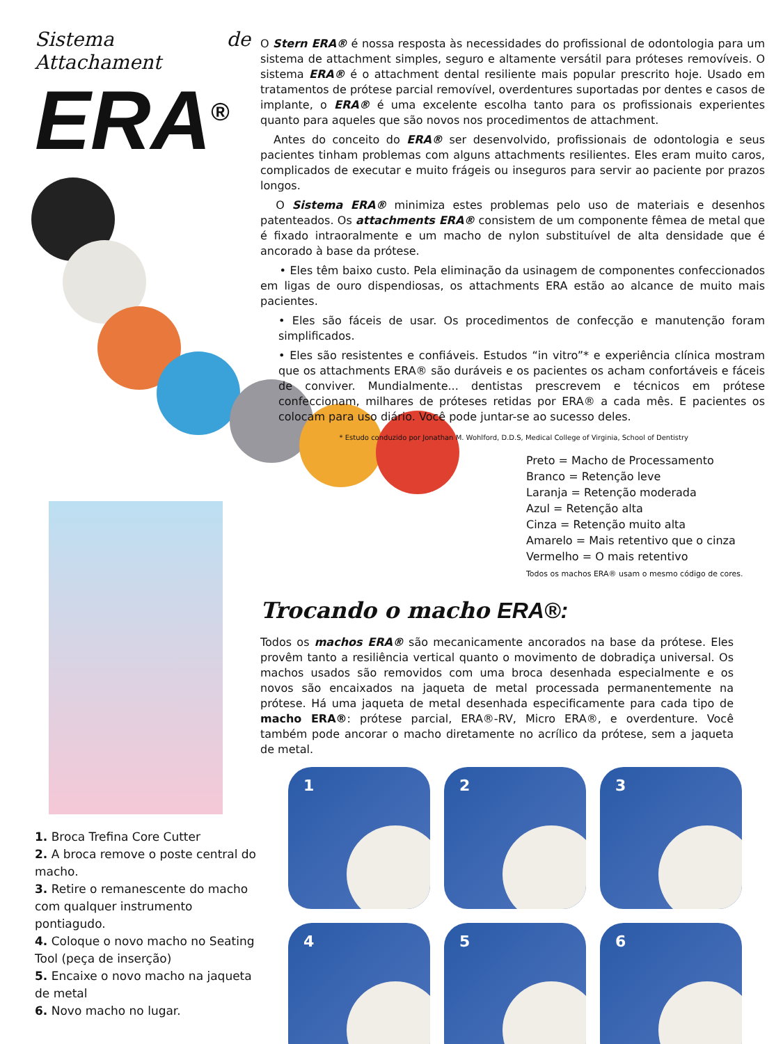Sistema de Attachament
ERA<sup>®</sup>
O Stern ERA® é nossa resposta às necessidades do profissional de odontologia para um sistema de attachment simples, seguro e altamente versátil para próteses removíveis. O sistema ERA® é o attachment dental resiliente mais popular prescrito hoje. Usado em tratamentos de prótese parcial removível, overdentures suportadas por dentes e casos de implante, o ERA® é uma excelente escolha tanto para os profissionais experientes quanto para aqueles que são novos nos procedimentos de attachment.
Antes do conceito do ERA® ser desenvolvido, profissionais de odontologia e seus pacientes tinham problemas com alguns attachments resilientes. Eles eram muito caros, complicados de executar e muito frágeis ou inseguros para servir ao paciente por prazos longos.
O Sistema ERA® minimiza estes problemas pelo uso de materiais e desenhos patenteados. Os attachments ERA® consistem de um componente fêmea de metal que é fixado intraoralmente e um macho de nylon substituível de alta densidade que é ancorado à base da prótese.
• Eles têm baixo custo. Pela eliminação da usinagem de componentes confeccionados em ligas de ouro dispendiosas, os attachments ERA estão ao alcance de muito mais pacientes.
• Eles são fáceis de usar. Os procedimentos de confecção e manutenção foram simplificados.
• Eles são resistentes e confiáveis. Estudos “in vitro”* e experiência clínica mostram que os attachments ERA® são duráveis e os pacientes os acham confortáveis e fáceis de conviver. Mundialmente... dentistas prescrevem e técnicos em prótese confeccionam, milhares de próteses retidas por ERA® a cada mês. E pacientes os colocam para uso diário. Você pode juntar-se ao sucesso deles.
* Estudo conduzido por Jonathan M. Wohlford, D.D.S, Medical College of Virginia, School of Dentistry
Preto = Macho de Processamento
Branco = Retenção leve
Laranja = Retenção moderada
Azul = Retenção alta
Cinza = Retenção muito alta
Amarelo = Mais retentivo que o cinza
Vermelho = O mais retentivo
Todos os machos ERA® usam o mesmo código de cores.
Trocando o macho ERA®:
Todos os machos ERA® são mecanicamente ancorados na base da prótese. Eles provêm tanto a resiliência vertical quanto o movimento de dobradiça universal. Os machos usados são removidos com uma broca desenhada especialmente e os novos são encaixados na jaqueta de metal processada permanentemente na prótese. Há uma jaqueta de metal desenhada especificamente para cada tipo de macho ERA®: prótese parcial, ERA®-RV, Micro ERA®, e overdenture. Você também pode ancorar o macho diretamente no acrílico da prótese, sem a jaqueta de metal.
1
2
3
4
5
6
1. Broca Trefina Core Cutter
2. A broca remove o poste central do macho.
3. Retire o remanescente do macho com qualquer instrumento pontiagudo.
4. Coloque o novo macho no Seating Tool (peça de inserção)
5. Encaixe o novo macho na jaqueta de metal
6. Novo macho no lugar.